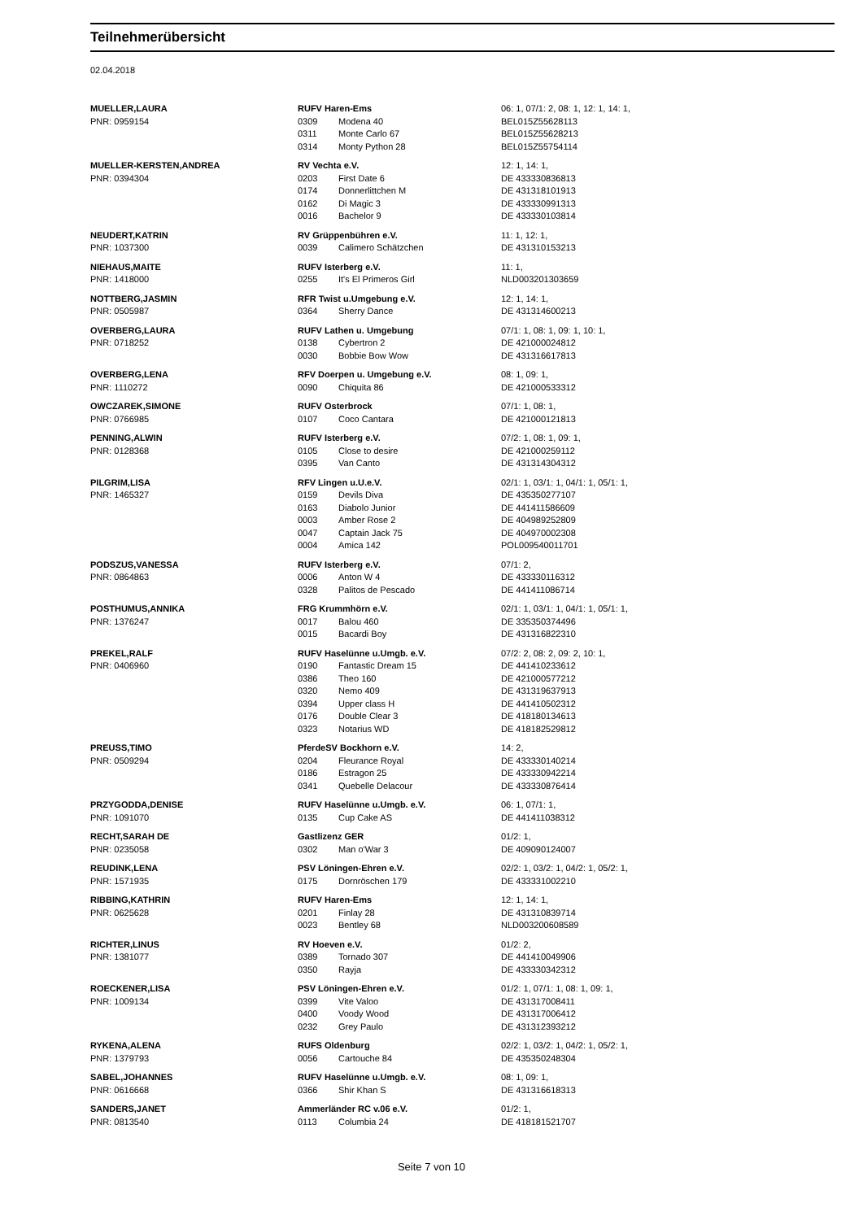Teilnehmerübersicht
02.04.2018
| MUELLER,LAURA | RUFV Haren-Ems | | 06: 1, 07/1: 2, 08: 1, 12: 1, 14: 1, |
| PNR: 0959154 | 0309 | Modena 40 | BEL015Z55628113 |
| | 0311 | Monte Carlo 67 | BEL015Z55628213 |
| | 0314 | Monty Python 28 | BEL015Z55754114 |
| MUELLER-KERSTEN,ANDREA | RV Vechta e.V. | | 12: 1, 14: 1, |
| PNR: 0394304 | 0203 | First Date 6 | DE 433330836813 |
| | 0174 | Donnerlittchen M | DE 431318101913 |
| | 0162 | Di Magic 3 | DE 433330991313 |
| | 0016 | Bachelor 9 | DE 433330103814 |
| NEUDERT,KATRIN | RV Grüppenbühren e.V. | | 11: 1, 12: 1, |
| PNR: 1037300 | 0039 | Calimero Schätzchen | DE 431310153213 |
| NIEHAUS,MAITE | RUFV Isterberg e.V. | | 11: 1, |
| PNR: 1418000 | 0255 | It's El Primeros Girl | NLD003201303659 |
| NOTTBERG,JASMIN | RFR Twist u.Umgebung e.V. | | 12: 1, 14: 1, |
| PNR: 0505987 | 0364 | Sherry Dance | DE 431314600213 |
| OVERBERG,LAURA | RUFV Lathen u. Umgebung | | 07/1: 1, 08: 1, 09: 1, 10: 1, |
| PNR: 0718252 | 0138 | Cybertron 2 | DE 421000024812 |
| | 0030 | Bobbie Bow Wow | DE 431316617813 |
| OVERBERG,LENA | RFV Doerpen u. Umgebung e.V. | | 08: 1, 09: 1, |
| PNR: 1110272 | 0090 | Chiquita 86 | DE 421000533312 |
| OWCZAREK,SIMONE | RUFV Osterbrock | | 07/1: 1, 08: 1, |
| PNR: 0766985 | 0107 | Coco Cantara | DE 421000121813 |
| PENNING,ALWIN | RUFV Isterberg e.V. | | 07/2: 1, 08: 1, 09: 1, |
| PNR: 0128368 | 0105 | Close to desire | DE 421000259112 |
| | 0395 | Van Canto | DE 431314304312 |
| PILGRIM,LISA | RFV Lingen u.U.e.V. | | 02/1: 1, 03/1: 1, 04/1: 1, 05/1: 1, |
| PNR: 1465327 | 0159 | Devils Diva | DE 435350277107 |
| | 0163 | Diabolo Junior | DE 441411586609 |
| | 0003 | Amber Rose 2 | DE 404989252809 |
| | 0047 | Captain Jack 75 | DE 404970002308 |
| | 0004 | Amica 142 | POL009540011701 |
| PODSZUS,VANESSA | RUFV Isterberg e.V. | | 07/1: 2, |
| PNR: 0864863 | 0006 | Anton W 4 | DE 433330116312 |
| | 0328 | Palitos de Pescado | DE 441411086714 |
| POSTHUMUS,ANNIKA | FRG Krummhörn e.V. | | 02/1: 1, 03/1: 1, 04/1: 1, 05/1: 1, |
| PNR: 1376247 | 0017 | Balou 460 | DE 335350374496 |
| | 0015 | Bacardi Boy | DE 431316822310 |
| PREKEL,RALF | RUFV Haselünne u.Umgb. e.V. | | 07/2: 2, 08: 2, 09: 2, 10: 1, |
| PNR: 0406960 | 0190 | Fantastic Dream 15 | DE 441410233612 |
| | 0386 | Theo 160 | DE 421000577212 |
| | 0320 | Nemo 409 | DE 431319637913 |
| | 0394 | Upper class H | DE 441410502312 |
| | 0176 | Double Clear 3 | DE 418180134613 |
| | 0323 | Notarius WD | DE 418182529812 |
| PREUSS,TIMO | PferdeSV Bockhorn e.V. | | 14: 2, |
| PNR: 0509294 | 0204 | Fleurance Royal | DE 433330140214 |
| | 0186 | Estragon 25 | DE 433330942214 |
| | 0341 | Quebelle Delacour | DE 433330876414 |
| PRZYGODDA,DENISE | RUFV Haselünne u.Umgb. e.V. | | 06: 1, 07/1: 1, |
| PNR: 1091070 | 0135 | Cup Cake AS | DE 441411038312 |
| RECHT,SARAH DE | Gastlizenz GER | | 01/2: 1, |
| PNR: 0235058 | 0302 | Man o'War 3 | DE 409090124007 |
| REUDINK,LENA | PSV Löningen-Ehren e.V. | | 02/2: 1, 03/2: 1, 04/2: 1, 05/2: 1, |
| PNR: 1571935 | 0175 | Dornröschen 179 | DE 433331002210 |
| RIBBING,KATHRIN | RUFV Haren-Ems | | 12: 1, 14: 1, |
| PNR: 0625628 | 0201 | Finlay 28 | DE 431310839714 |
| | 0023 | Bentley 68 | NLD003200608589 |
| RICHTER,LINUS | RV Hoeven e.V. | | 01/2: 2, |
| PNR: 1381077 | 0389 | Tornado 307 | DE 441410049906 |
| | 0350 | Rayja | DE 433330342312 |
| ROECKENER,LISA | PSV Löningen-Ehren e.V. | | 01/2: 1, 07/1: 1, 08: 1, 09: 1, |
| PNR: 1009134 | 0399 | Vite Valoo | DE 431317008411 |
| | 0400 | Voody Wood | DE 431317006412 |
| | 0232 | Grey Paulo | DE 431312393212 |
| RYKENA,ALENA | RUFS Oldenburg | | 02/2: 1, 03/2: 1, 04/2: 1, 05/2: 1, |
| PNR: 1379793 | 0056 | Cartouche 84 | DE 435350248304 |
| SABEL,JOHANNES | RUFV Haselünne u.Umgb. e.V. | | 08: 1, 09: 1, |
| PNR: 0616668 | 0366 | Shir Khan S | DE 431316618313 |
| SANDERS,JANET | Ammerländer RC v.06 e.V. | | 01/2: 1, |
| PNR: 0813540 | 0113 | Columbia 24 | DE 418181521707 |
Seite 7 von 10